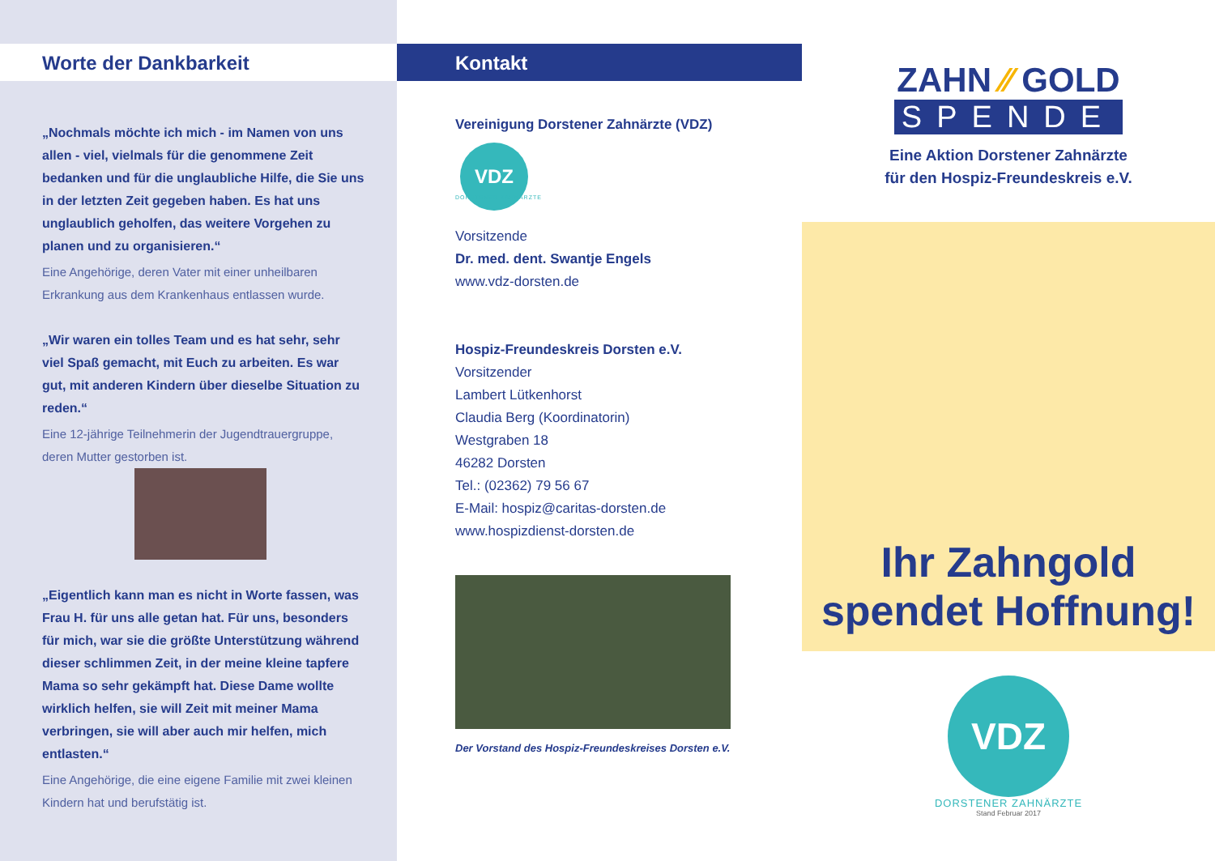Worte der Dankbarkeit
„Nochmals möchte ich mich - im Namen von uns allen - viel, vielmals für die genommene Zeit bedanken und für die unglaubliche Hilfe, die Sie uns in der letzten Zeit gegeben haben. Es hat uns unglaublich geholfen, das weitere Vorgehen zu planen und zu organisieren.“
Eine Angehörige, deren Vater mit einer unheilbaren Erkrankung aus dem Krankenhaus entlassen wurde.
„Wir waren ein tolles Team und es hat sehr, sehr viel Spaß gemacht, mit Euch zu arbeiten. Es war gut, mit anderen Kindern über dieselbe Situation zu reden.“
Eine 12-jährige Teilnehmerin der Jugendtrauergruppe, deren Mutter gestorben ist.
„Eigentlich kann man es nicht in Worte fassen, was Frau H. für uns alle getan hat. Für uns, besonders für mich, war sie die größte Unterstützung während dieser schlimmen Zeit, in der meine kleine tapfere Mama so sehr gekämpft hat. Diese Dame wollte wirklich helfen, sie will Zeit mit meiner Mama verbringen, sie will aber auch mir helfen, mich entlasten.“
Eine Angehörige, die eine eigene Familie mit zwei kleinen Kindern hat und berufstätig ist.
Kontakt
Vereinigung Dorstener Zahnärzte (VDZ)
VDZ
DORSTENER ZAHNÄRZTE
Vorsitzende
Dr. med. dent. Swantje Engels
www.vdz-dorsten.de
Hospiz-Freundeskreis Dorsten e.V.
Vorsitzender
Lambert Lütkenhorst
Claudia Berg (Koordinatorin)
Westgraben 18
46282 Dorsten
Tel.: (02362) 79 56 67
E-Mail: hospiz@caritas-dorsten.de
www.hospizdienst-dorsten.de
Der Vorstand des Hospiz-Freundeskreises Dorsten e.V.
ZAHN ⁄⁄ GOLD
SPENDE
Eine Aktion Dorstener Zahnärzte
für den Hospiz-Freundeskreis e.V.
Ihr Zahngold
spendet Hoffnung!
VDZ
DORSTENER ZAHNÄRZTE
Stand Februar 2017